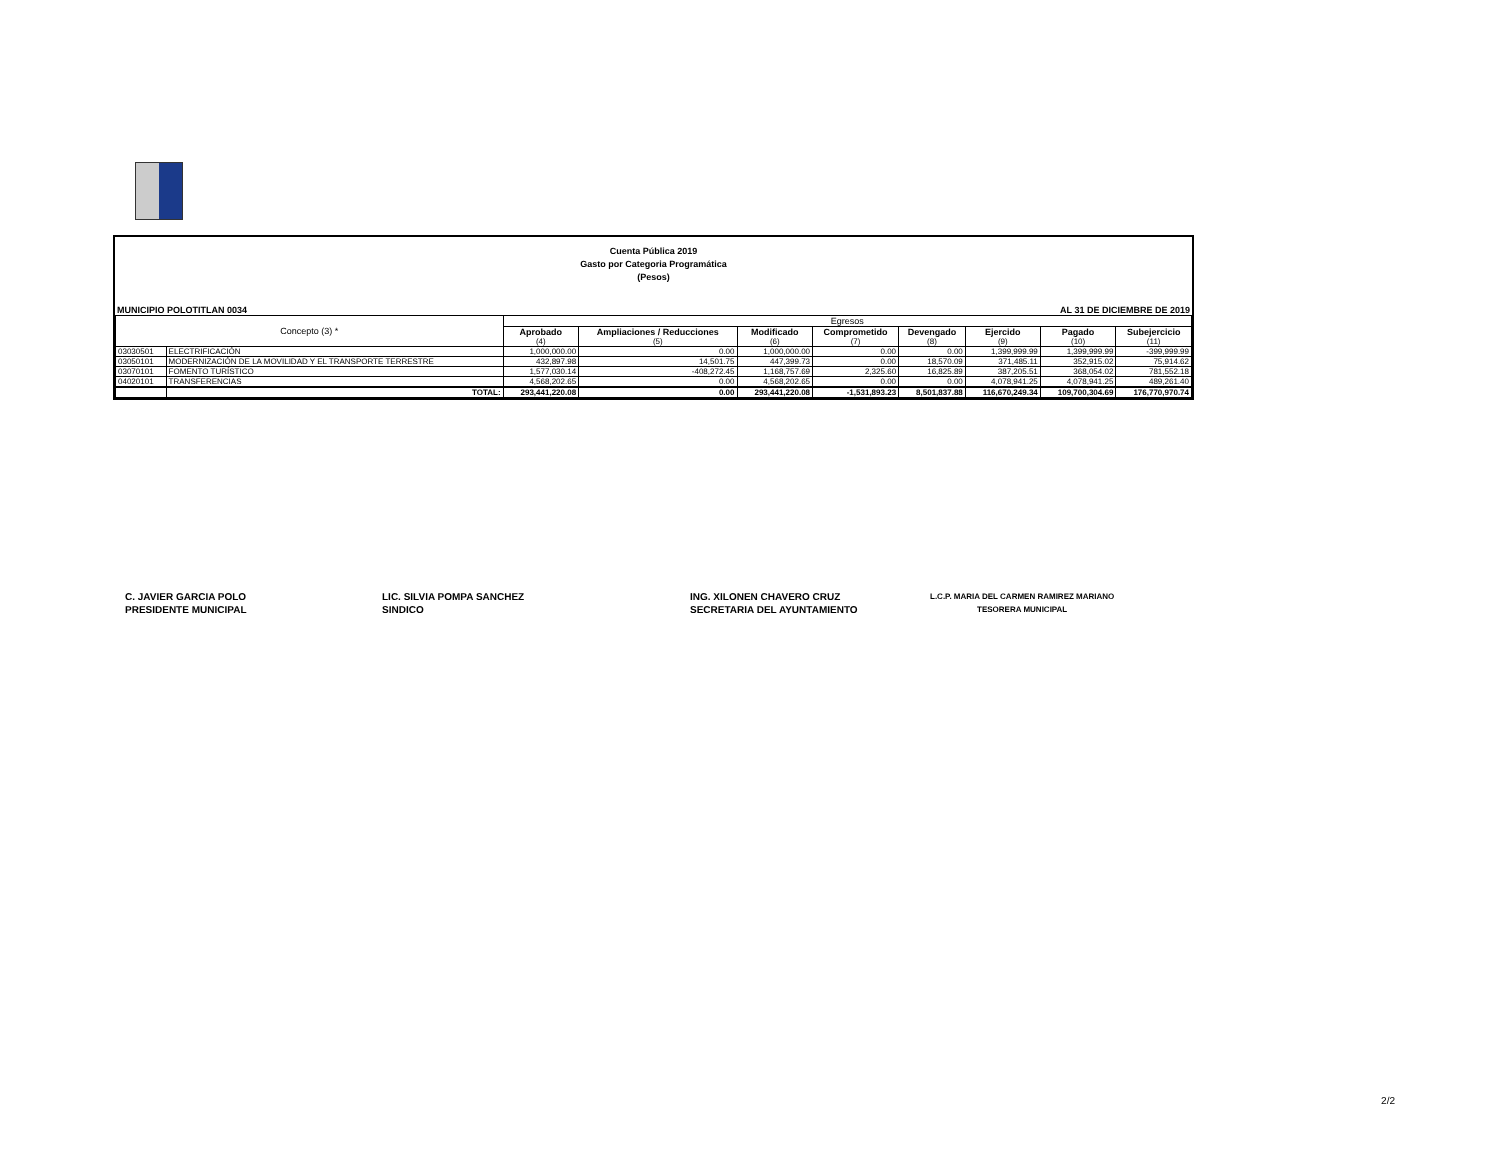Cuenta Pública 2019
Gasto por Categoria Programática
(Pesos)
MUNICIPIO POLOTITLAN 0034 AL 31 DE DICIEMBRE DE 2019
| Concepto (3) * | | Egresos | | | | | | | |
| --- | --- | --- | --- | --- | --- | --- | --- | --- | --- |
| | | Aprobado (4) | Ampliaciones / Reducciones (5) | Modificado (6) | Comprometido (7) | Devengado (8) | Ejercido (9) | Pagado (10) | Subejercicio (11) |
| 03030501 | ELECTRIFICACIÓN | 1,000,000.00 | 0.00 | 1,000,000.00 | 0.00 | 0.00 | 1,399,999.99 | 1,399,999.99 | -399,999.99 |
| 03050101 | MODERNIZACIÓN DE LA MOVILIDAD Y EL TRANSPORTE TERRESTRE | 432,897.98 | 14,501.75 | 447,399.73 | 0.00 | 18,570.09 | 371,485.11 | 352,915.02 | 75,914.62 |
| 03070101 | FOMENTO TURÍSTICO | 1,577,030.14 | -408,272.45 | 1,168,757.69 | 2,325.60 | 16,825.89 | 387,205.51 | 368,054.02 | 781,552.18 |
| 04020101 | TRANSFERENCIAS | 4,568,202.65 | 0.00 | 4,568,202.65 | 0.00 | 0.00 | 4,078,941.25 | 4,078,941.25 | 489,261.40 |
| | TOTAL: | 293,441,220.08 | 0.00 | 293,441,220.08 | -1,531,893.23 | 8,501,837.88 | 116,670,249.34 | 109,700,304.69 | 176,770,970.74 |
C. JAVIER GARCIA POLO
PRESIDENTE MUNICIPAL
LIC. SILVIA POMPA SANCHEZ
SINDICO
ING. XILONEN CHAVERO CRUZ
SECRETARIA DEL AYUNTAMIENTO
L.C.P. MARIA DEL CARMEN RAMIREZ MARIANO
TESORERA MUNICIPAL
2/2